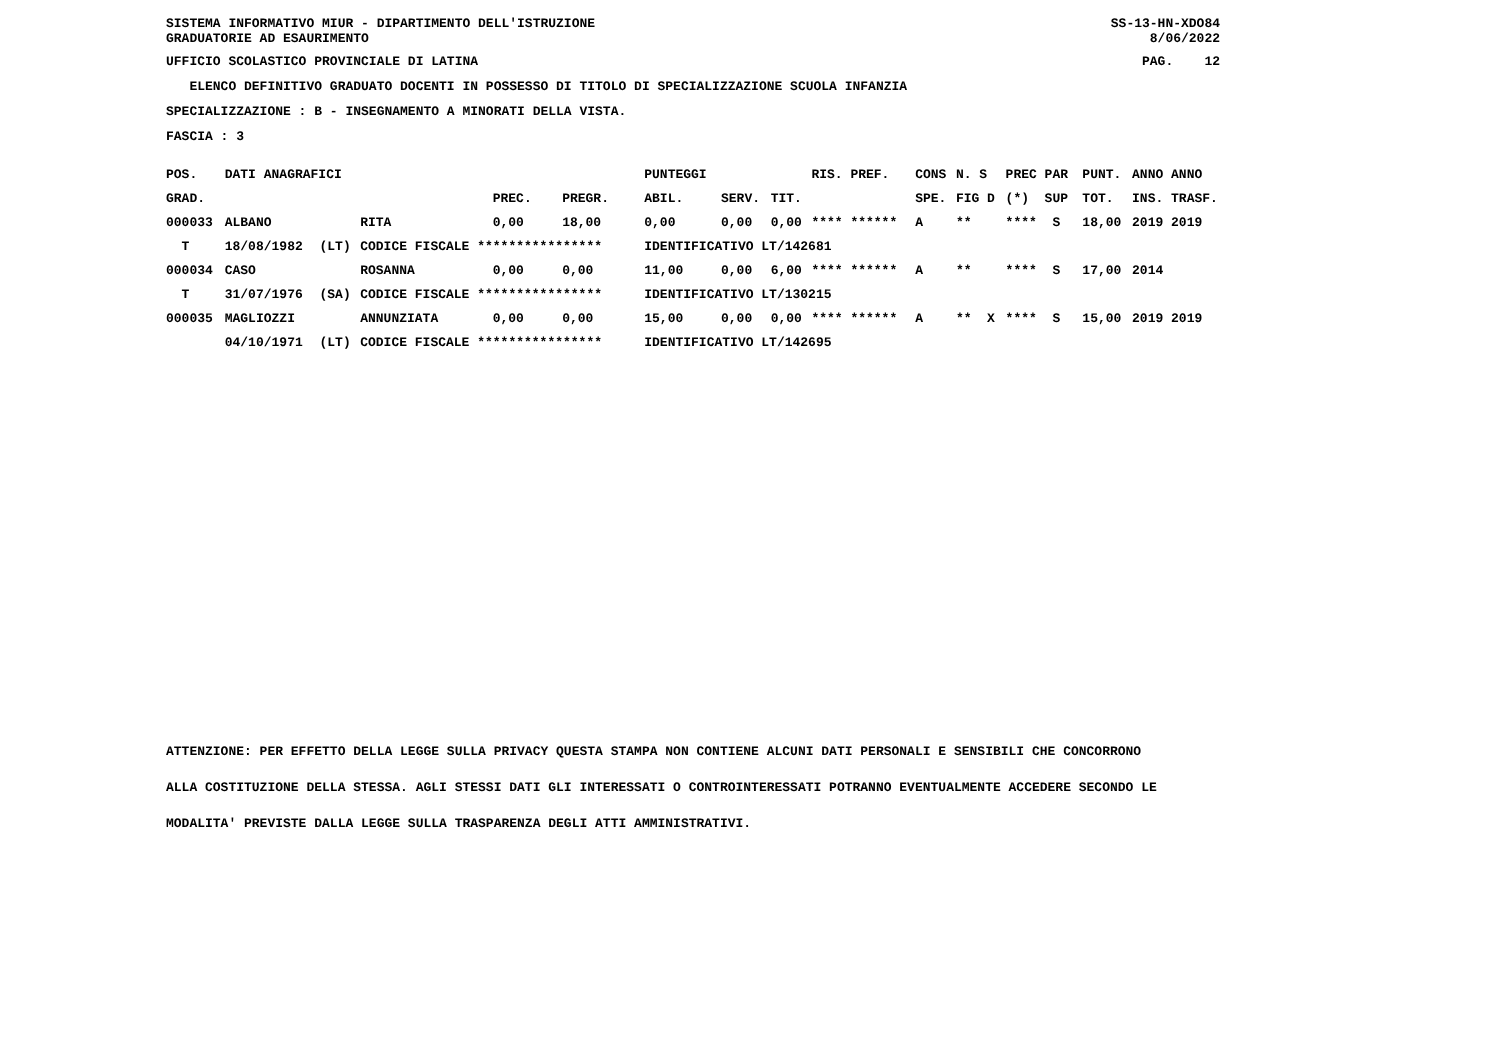SISTEMA INFORMATIVO MIUR - DIPARTIMENTO DELL'ISTRUZIONE
GRADUATORIE AD ESAURIMENTO SS-13-HN-XDO84
8/06/2022
UFFICIO SCOLASTICO PROVINCIALE DI LATINA PAG. 12
ELENCO DEFINITIVO GRADUATO DOCENTI IN POSSESSO DI TITOLO DI SPECIALIZZAZIONE SCUOLA INFANZIA
SPECIALIZZAZIONE : B - INSEGNAMENTO A MINORATI DELLA VISTA.
FASCIA : 3
| POS. | DATI ANAGRAFICI | | | | | PUNTEGGI | | | RIS. PREF. | CONS | N. S | PREC PAR | PUNT. | ANNO ANNO |
| --- | --- | --- | --- | --- | --- | --- | --- | --- | --- | --- | --- | --- | --- | --- |
| GRAD. | | | | PREC. | PREGR. | ABIL. | SERV. | TIT. | | SPE. | FIG D | (*) SUP | TOT. | INS. TRASF. |
| 000033 | ALBANO | | RITA | 0,00 | 18,00 | 0,00 | 0,00 | 0,00 | **** ****** | A | ** | **** S | 18,00 | 2019 2019 |
| T | 18/08/1982 | (LT) | CODICE FISCALE **************** | | | IDENTIFICATIVO LT/142681 | | | | | | | | |
| 000034 | CASO | | ROSANNA | 0,00 | 0,00 | 11,00 | 0,00 | 6,00 | **** ****** | A | ** | **** S | 17,00 | 2014 |
| T | 31/07/1976 | (SA) | CODICE FISCALE **************** | | | IDENTIFICATIVO LT/130215 | | | | | | | | |
| 000035 | MAGLIOZZI | | ANNUNZIATA | 0,00 | 0,00 | 15,00 | 0,00 | 0,00 | **** ****** | A | ** X | **** S | 15,00 | 2019 2019 |
| | 04/10/1971 | (LT) | CODICE FISCALE **************** | | | IDENTIFICATIVO LT/142695 | | | | | | | | |
ATTENZIONE: PER EFFETTO DELLA LEGGE SULLA PRIVACY QUESTA STAMPA NON CONTIENE ALCUNI DATI PERSONALI E SENSIBILI CHE CONCORRONO
ALLA COSTITUZIONE DELLA STESSA. AGLI STESSI DATI GLI INTERESSATI O CONTROINTERESSATI POTRANNO EVENTUALMENTE ACCEDERE SECONDO LE
MODALITA' PREVISTE DALLA LEGGE SULLA TRASPARENZA DEGLI ATTI AMMINISTRATIVI.